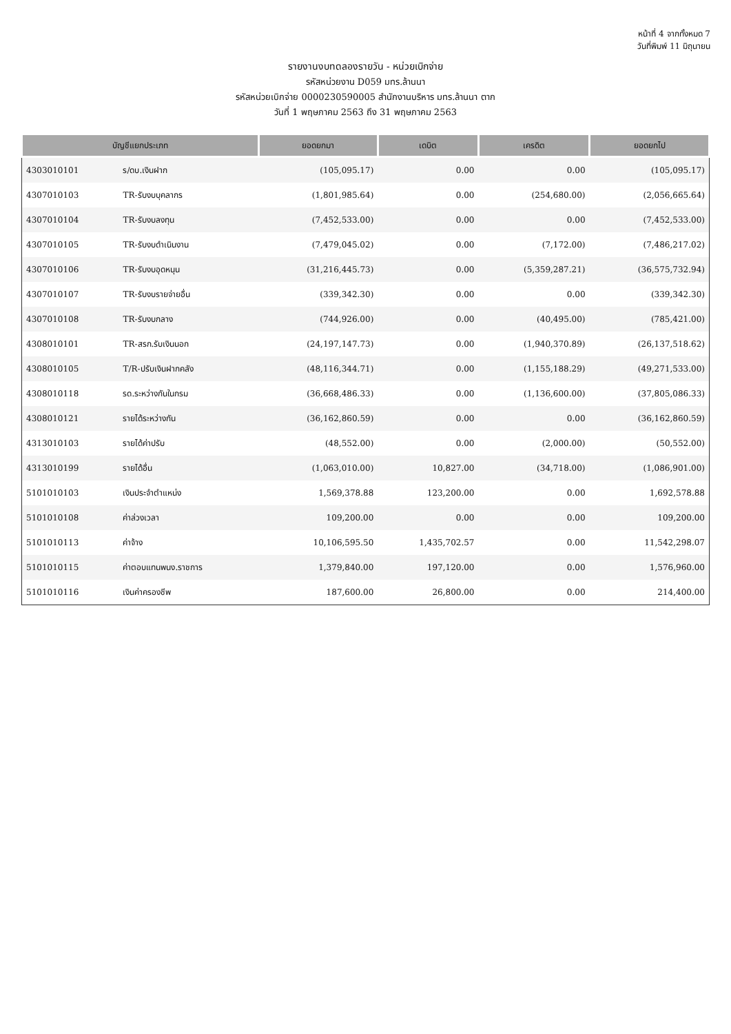หน้าที่ 4 จากทั้งหมด 7
วันที่พิมพ์ 11 มิถุนายน
รายงานงบทดลองรายวัน - หน่วยเบิกจ่าย
รหัสหน่วยงาน D059 มทร.ล้านนา
รหัสหน่วยเบิกจ่าย 0000230590005 สำนักงานบริหาร มทร.ล้านนา ตาก
วันที่ 1 พฤษภาคม 2563 ถึง 31 พฤษภาคม 2563
| บัญชีแยกประเภท | | ยอดยกมา | เดบิต | เครดิต | ยอดยกไป |
| --- | --- | --- | --- | --- | --- |
| 4303010101 | ร/ดบ.เงินฝาก | (105,095.17) | 0.00 | 0.00 | (105,095.17) |
| 4307010103 | TR-รับงบบุคลากร | (1,801,985.64) | 0.00 | (254,680.00) | (2,056,665.64) |
| 4307010104 | TR-รับงบลงทุน | (7,452,533.00) | 0.00 | 0.00 | (7,452,533.00) |
| 4307010105 | TR-รับงบดำเนินงาน | (7,479,045.02) | 0.00 | (7,172.00) | (7,486,217.02) |
| 4307010106 | TR-รับงบอุดหนุน | (31,216,445.73) | 0.00 | (5,359,287.21) | (36,575,732.94) |
| 4307010107 | TR-รับงบรายจ่ายอื่น | (339,342.30) | 0.00 | 0.00 | (339,342.30) |
| 4307010108 | TR-รับงบกลาง | (744,926.00) | 0.00 | (40,495.00) | (785,421.00) |
| 4308010101 | TR-สรก.รับเงินนอก | (24,197,147.73) | 0.00 | (1,940,370.89) | (26,137,518.62) |
| 4308010105 | T/R-ปรับเงินฝากคลัง | (48,116,344.71) | 0.00 | (1,155,188.29) | (49,271,533.00) |
| 4308010118 | รด.ระหว่างกันในกรม | (36,668,486.33) | 0.00 | (1,136,600.00) | (37,805,086.33) |
| 4308010121 | รายได้ระหว่างกัน | (36,162,860.59) | 0.00 | 0.00 | (36,162,860.59) |
| 4313010103 | รายได้ค่าปรับ | (48,552.00) | 0.00 | (2,000.00) | (50,552.00) |
| 4313010199 | รายได้อื่น | (1,063,010.00) | 10,827.00 | (34,718.00) | (1,086,901.00) |
| 5101010103 | เงินประจำตำแหน่ง | 1,569,378.88 | 123,200.00 | 0.00 | 1,692,578.88 |
| 5101010108 | ค่าล่วงเวลา | 109,200.00 | 0.00 | 0.00 | 109,200.00 |
| 5101010113 | ค่าจ้าง | 10,106,595.50 | 1,435,702.57 | 0.00 | 11,542,298.07 |
| 5101010115 | ค่าตอบแทนพนง.ราชการ | 1,379,840.00 | 197,120.00 | 0.00 | 1,576,960.00 |
| 5101010116 | เงินค่าครองชีพ | 187,600.00 | 26,800.00 | 0.00 | 214,400.00 |